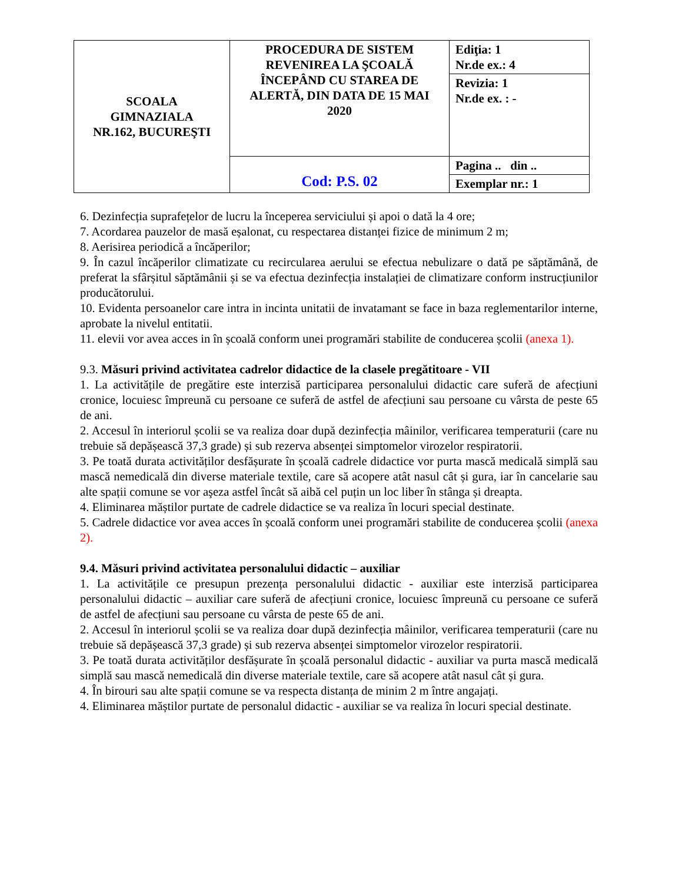| SCOALA GIMNAZIALA NR.162, BUCUREŞTI | PROCEDURA DE SISTEM REVENIREA LA ŞCOALĂ ÎNCEPÂND CU STAREA DE ALERTĂ, DIN DATA DE 15 MAI 2020 | Ediţia: 1 Nr.de ex.: 4 |
| | | Revizia: 1 Nr.de ex. : - |
| | Cod: P.S. 02 | Pagina .. din .. |
| | | Exemplar nr.: 1 |
6. Dezinfecția suprafețelor de lucru la începerea serviciului și apoi o dată la 4 ore;
7. Acordarea pauzelor de masă eșalonat, cu respectarea distanței fizice de minimum 2 m;
8. Aerisirea periodică a încăperilor;
9. În cazul încăperilor climatizate cu recircularea aerului se efectua nebulizare o dată pe săptămână, de preferat la sfârșitul săptămânii și se va efectua dezinfecția instalației de climatizare conform instrucțiunilor producătorului.
10. Evidenta persoanelor care intra in incinta unitatii de invatamant se face in baza reglementarilor interne, aprobate la nivelul entitatii.
11. elevii vor avea acces in în școală conform unei programări stabilite de conducerea școlii (anexa 1).
9.3. Măsuri privind activitatea cadrelor didactice de la clasele pregătitoare - VII
1. La activitățile de pregătire este interzisă participarea personalului didactic care suferă de afecțiuni cronice, locuiesc împreună cu persoane ce suferă de astfel de afecțiuni sau persoane cu vârsta de peste 65 de ani.
2. Accesul în interiorul școlii se va realiza doar după dezinfecția mâinilor, verificarea temperaturii (care nu trebuie să depășească 37,3 grade) și sub rezerva absenței simptomelor virozelor respiratorii.
3. Pe toată durata activităților desfășurate în școală cadrele didactice vor purta mască medicală simplă sau mască nemedicală din diverse materiale textile, care să acopere atât nasul cât și gura, iar în cancelarie sau alte spații comune se vor aşeza astfel încât să aibă cel puțin un loc liber în stânga și dreapta.
4. Eliminarea măștilor purtate de cadrele didactice se va realiza în locuri special destinate.
5. Cadrele didactice vor avea acces în școală conform unei programări stabilite de conducerea școlii (anexa 2).
9.4. Măsuri privind activitatea personalului didactic – auxiliar
1. La activitățile ce presupun prezența personalului didactic - auxiliar este interzisă participarea personalului didactic – auxiliar care suferă de afecțiuni cronice, locuiesc împreună cu persoane ce suferă de astfel de afecțiuni sau persoane cu vârsta de peste 65 de ani.
2. Accesul în interiorul școlii se va realiza doar după dezinfecția mâinilor, verificarea temperaturii (care nu trebuie să depășească 37,3 grade) și sub rezerva absenței simptomelor virozelor respiratorii.
3. Pe toată durata activităților desfășurate în școală personalul didactic - auxiliar va purta mască medicală simplă sau mască nemedicală din diverse materiale textile, care să acopere atât nasul cât și gura.
4. În birouri sau alte spații comune se va respecta distanța de minim 2 m între angajați.
4. Eliminarea măștilor purtate de personalul didactic - auxiliar se va realiza în locuri special destinate.